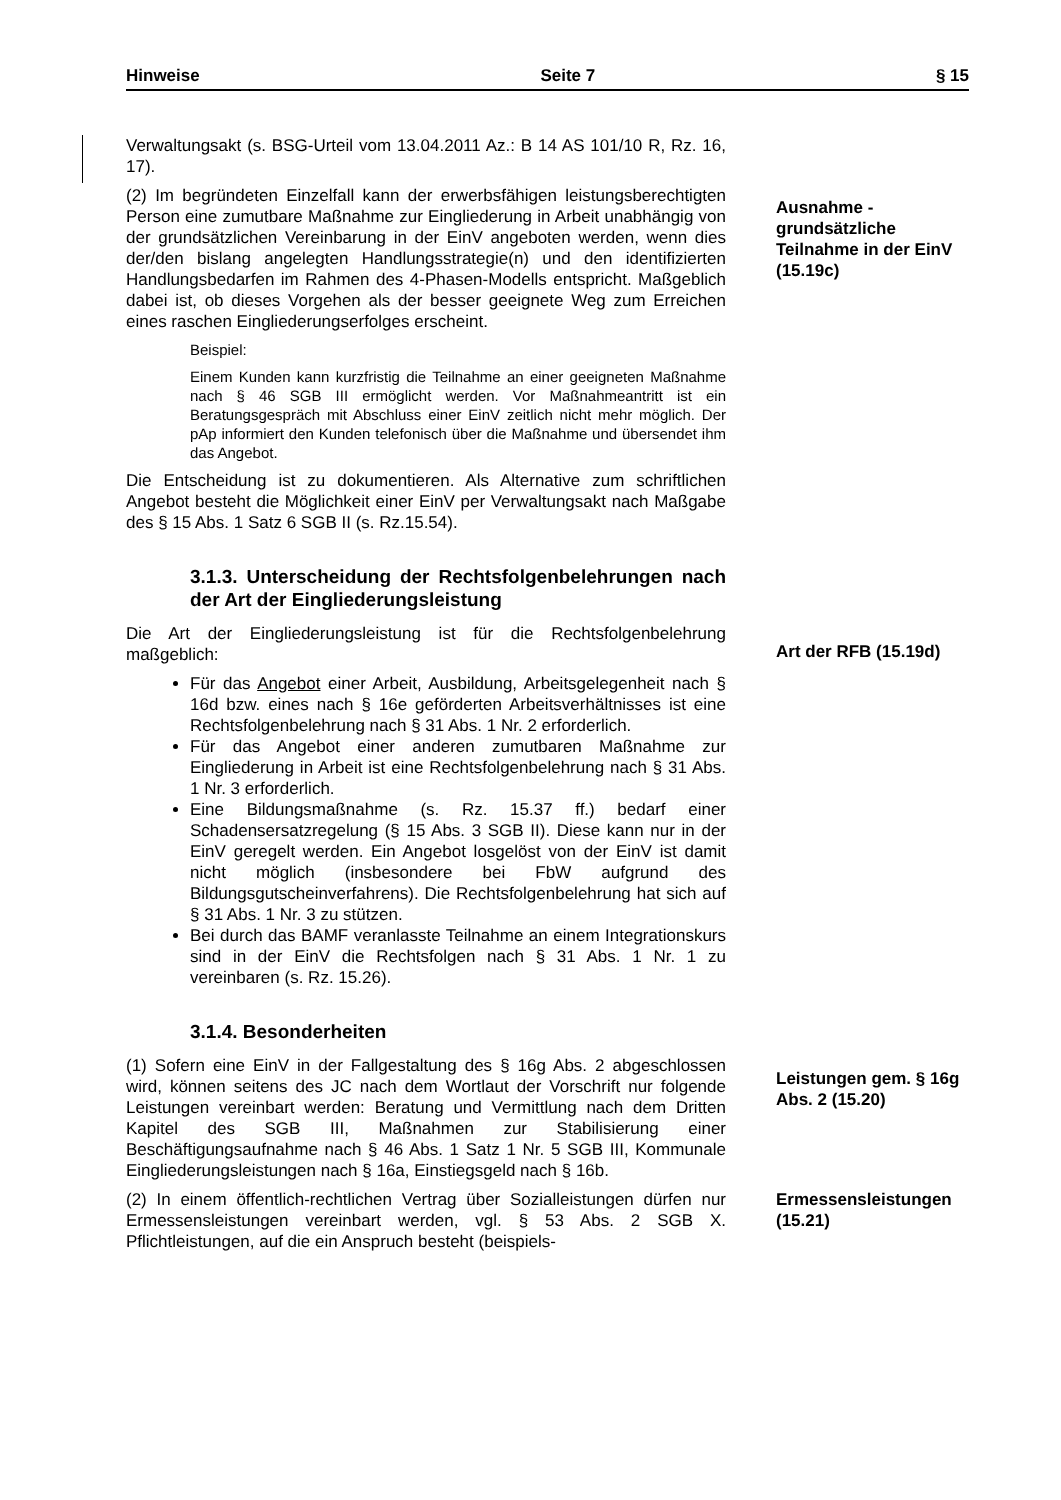Hinweise Seite 7 § 15
Verwaltungsakt (s. BSG-Urteil vom 13.04.2011 Az.: B 14 AS 101/10 R, Rz. 16, 17).
(2) Im begründeten Einzelfall kann der erwerbsfähigen leistungsberechtigten Person eine zumutbare Maßnahme zur Eingliederung in Arbeit unabhängig von der grundsätzlichen Vereinbarung in der EinV angeboten werden, wenn dies der/den bislang angelegten Handlungsstrategie(n) und den identifizierten Handlungsbedarfen im Rahmen des 4-Phasen-Modells entspricht. Maßgeblich dabei ist, ob dieses Vorgehen als der besser geeignete Weg zum Erreichen eines raschen Eingliederungserfolges erscheint.
Beispiel:
Einem Kunden kann kurzfristig die Teilnahme an einer geeigneten Maßnahme nach § 46 SGB III ermöglicht werden. Vor Maßnahmeantritt ist ein Beratungsgespräch mit Abschluss einer EinV zeitlich nicht mehr möglich. Der pAp informiert den Kunden telefonisch über die Maßnahme und übersendet ihm das Angebot.
Die Entscheidung ist zu dokumentieren. Als Alternative zum schriftlichen Angebot besteht die Möglichkeit einer EinV per Verwaltungsakt nach Maßgabe des § 15 Abs. 1 Satz 6 SGB II (s. Rz.15.54).
Ausnahme - grundsätzliche Teilnahme in der EinV (15.19c)
3.1.3. Unterscheidung der Rechtsfolgenbelehrungen nach der Art der Eingliederungsleistung
Die Art der Eingliederungsleistung ist für die Rechtsfolgenbelehrung maßgeblich:
Für das Angebot einer Arbeit, Ausbildung, Arbeitsgelegenheit nach § 16d bzw. eines nach § 16e geförderten Arbeitsverhältnisses ist eine Rechtsfolgenbelehrung nach § 31 Abs. 1 Nr. 2 erforderlich.
Für das Angebot einer anderen zumutbaren Maßnahme zur Eingliederung in Arbeit ist eine Rechtsfolgenbelehrung nach § 31 Abs. 1 Nr. 3 erforderlich.
Eine Bildungsmaßnahme (s. Rz. 15.37 ff.) bedarf einer Schadensersatzregelung (§ 15 Abs. 3 SGB II). Diese kann nur in der EinV geregelt werden. Ein Angebot losgelöst von der EinV ist damit nicht möglich (insbesondere bei FbW aufgrund des Bildungsgutscheinverfahrens). Die Rechtsfolgenbelehrung hat sich auf § 31 Abs. 1 Nr. 3 zu stützen.
Bei durch das BAMF veranlasste Teilnahme an einem Integrationskurs sind in der EinV die Rechtsfolgen nach § 31 Abs. 1 Nr. 1 zu vereinbaren (s. Rz. 15.26).
Art der RFB (15.19d)
3.1.4. Besonderheiten
(1) Sofern eine EinV in der Fallgestaltung des § 16g Abs. 2 abgeschlossen wird, können seitens des JC nach dem Wortlaut der Vorschrift nur folgende Leistungen vereinbart werden: Beratung und Vermittlung nach dem Dritten Kapitel des SGB III, Maßnahmen zur Stabilisierung einer Beschäftigungsaufnahme nach § 46 Abs. 1 Satz 1 Nr. 5 SGB III, Kommunale Eingliederungsleistungen nach § 16a, Einstiegsgeld nach § 16b.
Leistungen gem. § 16g Abs. 2 (15.20)
(2) In einem öffentlich-rechtlichen Vertrag über Sozialleistungen dürfen nur Ermessensleistungen vereinbart werden, vgl. § 53 Abs. 2 SGB X. Pflichtleistungen, auf die ein Anspruch besteht (beispiels-
Ermessensleistungen (15.21)